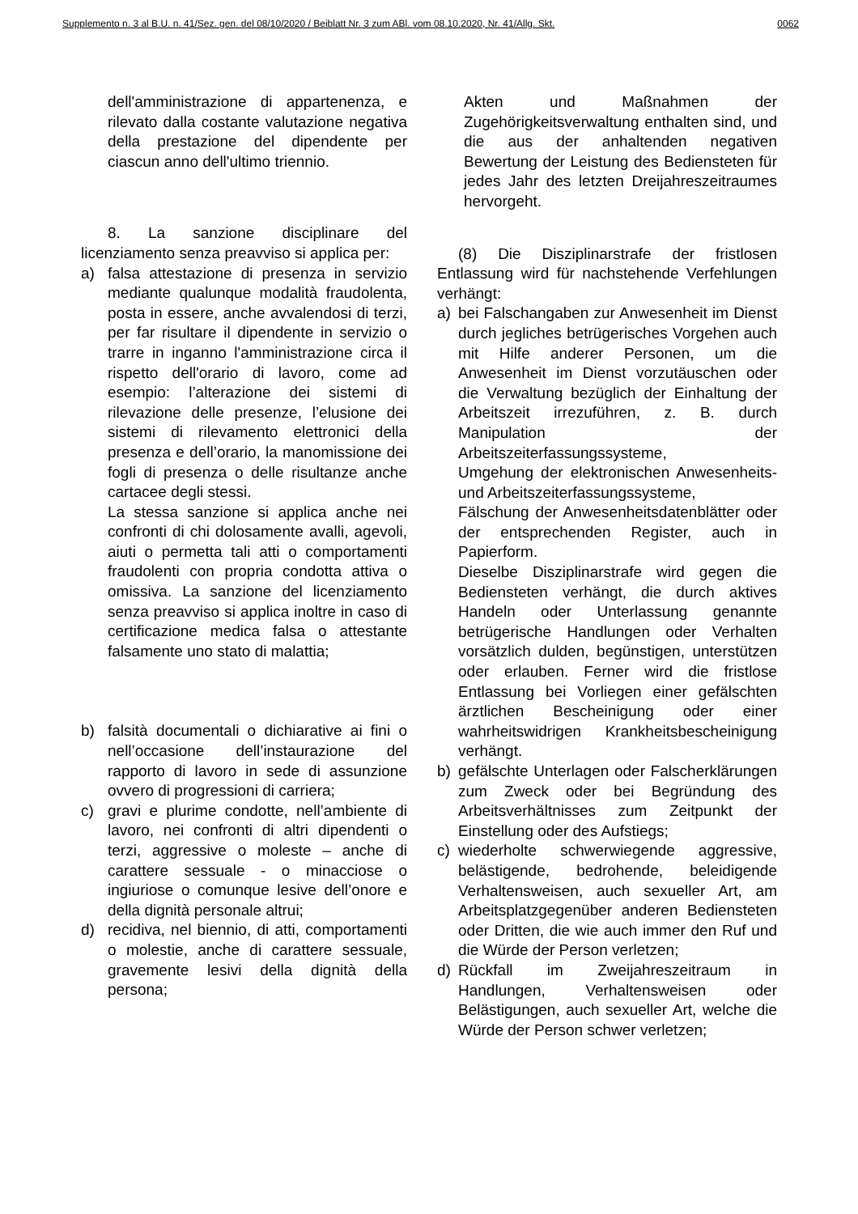Supplemento n. 3 al B.U. n. 41/Sez. gen. del 08/10/2020 / Beiblatt Nr. 3 zum ABl. vom 08.10.2020, Nr. 41/Allg. Skt. 0062
dell'amministrazione di appartenenza, e rilevato dalla costante valutazione negativa della prestazione del dipendente per ciascun anno dell'ultimo triennio.
8. La sanzione disciplinare del licenziamento senza preavviso si applica per:
a) falsa attestazione di presenza in servizio mediante qualunque modalità fraudolenta, posta in essere, anche avvalendosi di terzi, per far risultare il dipendente in servizio o trarre in inganno l'amministrazione circa il rispetto dell'orario di lavoro, come ad esempio: l’alterazione dei sistemi di rilevazione delle presenze, l’elusione dei sistemi di rilevamento elettronici della presenza e dell’orario, la manomissione dei fogli di presenza o delle risultanze anche cartacee degli stessi.
La stessa sanzione si applica anche nei confronti di chi dolosamente avalli, agevoli, aiuti o permetta tali atti o comportamenti fraudolenti con propria condotta attiva o omissiva. La sanzione del licenziamento senza preavviso si applica inoltre in caso di certificazione medica falsa o attestante falsamente uno stato di malattia;
b) falsità documentali o dichiarative ai fini o nell’occasione dell’instaurazione del rapporto di lavoro in sede di assunzione ovvero di progressioni di carriera;
c) gravi e plurime condotte, nell’ambiente di lavoro, nei confronti di altri dipendenti o terzi, aggressive o moleste – anche di carattere sessuale - o minacciose o ingiuriose o comunque lesive dell’onore e della dignità personale altrui;
d) recidiva, nel biennio, di atti, comportamenti o molestie, anche di carattere sessuale, gravemente lesivi della dignità della persona;
Akten und Maßnahmen der Zugehörigkeitsverwaltung enthalten sind, und die aus der anhaltenden negativen Bewertung der Leistung des Bediensteten für jedes Jahr des letzten Dreijahreszeitraumes hervorgeht.
(8) Die Disziplinarstrafe der fristlosen Entlassung wird für nachstehende Verfehlungen verhängt:
a) bei Falschangaben zur Anwesenheit im Dienst durch jegliches betrügerisches Vorgehen auch mit Hilfe anderer Personen, um die Anwesenheit im Dienst vorzutäuschen oder die Verwaltung bezüglich der Einhaltung der Arbeitszeit irrezuführen, z. B. durch Manipulation der Arbeitszeiterfassungssysteme,
Umgehung der elektronischen Anwesenheits- und Arbeitszeiterfassungssysteme,
Fälschung der Anwesenheitsdatenblätter oder der entsprechenden Register, auch in Papierform.
Dieselbe Disziplinarstrafe wird gegen die Bediensteten verhängt, die durch aktives Handeln oder Unterlassung genannte betrügerische Handlungen oder Verhalten vorsätzlich dulden, begünstigen, unterstützen oder erlauben. Ferner wird die fristlose Entlassung bei Vorliegen einer gefälschten ärztlichen Bescheinigung oder einer wahrheitswidrigen Krankheitsbescheinigung verhängt.
b) gefälschte Unterlagen oder Falscherklärungen zum Zweck oder bei Begründung des Arbeitsverhältnisses zum Zeitpunkt der Einstellung oder des Aufstiegs;
c) wiederholte schwerwiegende aggressive, belästigende, bedrohende, beleidigende Verhaltensweisen, auch sexueller Art, am Arbeitsplatzgegenüber anderen Bediensteten oder Dritten, die wie auch immer den Ruf und die Würde der Person verletzen;
d) Rückfall im Zweijahreszeitraum in Handlungen, Verhaltensweisen oder Belästigungen, auch sexueller Art, welche die Würde der Person schwer verletzen;